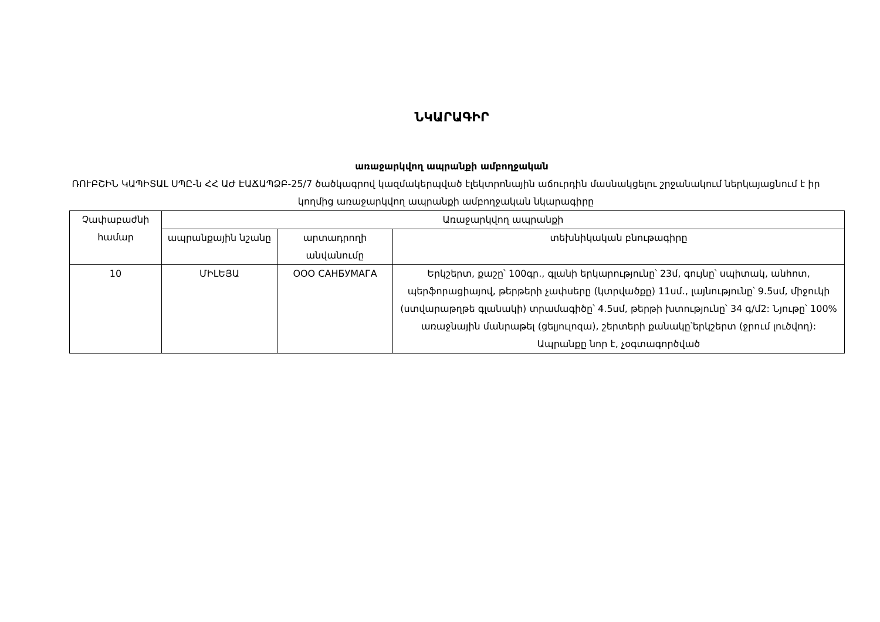ՆԿԱՐԱԳԻՐ
առաջարկվող ապրանքի ամբողջական
ՌՈՒԲՇԻՆ ԿԱՊԻՏԱԼ ՍՊԸ-ն ՀՀ ԱԺ ԷԱՃԱՊՁԲ-25/7 ծածկագրով կազմակերպված էլեկտրոնային աճուրդին մասնակցելու շրջանակում ներկայացնում է իր կողմից առաջարկվող ապրանքի ամբողջական նկարագիրը
| Չափաբաժնի համար | Առաջարկվող ապրանքի | | |
| --- | --- | --- | --- |
| | ապրանքային նշանը | արտադրողի անվանումը | տեխնիկական բնութագիրը |
| 10 | ՄԻԼԵՅԱ | ООО САНБУМАГА | Երկշերտ, քաշը՝ 100գր., գլանի երկարությունը՝ 23մ, գույնը՝ սպիտակ, անհոտ, պերֆորացիայով, թերթերի չափսերը (կտրվածքը) 11սմ., լայնությունը՝ 9.5սմ, միջուկի (ստվարաթղթե գլանակի) տրամագիծը՝ 4.5սմ, թերթի խտությունը՝ 34 գ/մ2: Նյութը՝ 100% առաջնային մանրաթել (ցելյուլոզա), շերտերի քանակը՝երկշերտ (ջրում լուծվող): Ապրանքը նոր է, չօգտագործված |